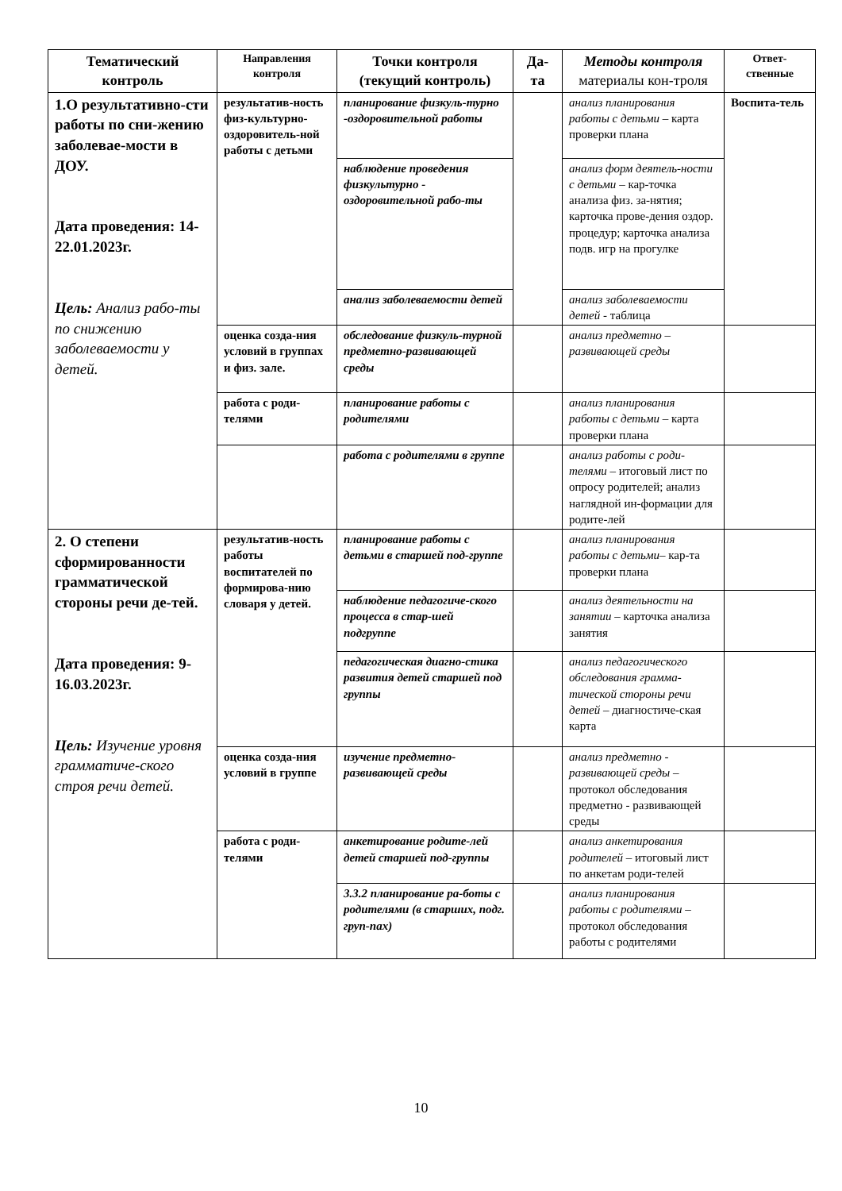| Тематический контроль | Направления контроля | Точки контроля (текущий контроль) | Да-та | Методы контроля материалы кон-троля | Ответ-ственные |
| --- | --- | --- | --- | --- | --- |
| 1.О результативно-сти работы по сни-жению заболевае-мости в ДОУ. Дата проведения: 14-22.01.2023г. Цель: Анализ рабо-ты по снижению заболеваемости у детей. | результатив-ность физ-культурно-оздоровитель-ной работы с детьми | планирование физкуль-турно -оздоровительной работы | | анализ планирования работы с детьми – карта проверки плана | Воспита-тель |
| | | наблюдение проведения физкультурно - оздоровительной рабо-ты | | анализ форм деятель-ности с детьми – кар-точка анализа физ. за-нятия; карточка прове-дения оздор. процедур; карточка анализа подв. игр на прогулке | |
| | | анализ заболеваемости детей | | анализ заболеваемости детей - таблица | |
| | оценка созда-ния условий в группах и физ. зале. | обследование физкуль-турной предметно-развивающей среды | | анализ предметно – развивающей среды | |
| | работа с роди-телями | планирование работы с родителями | | анализ планирования работы с детьми – карта проверки плана | |
| | | работа с родителями в группе | | анализ работы с роди-телями – итоговый лист по опросу родителей; анализ наглядной ин-формации для родите-лей | |
| 2. О степени сформированности грамматической стороны речи де-тей. Дата проведения: 9-16.03.2023г. Цель: Изучение уровня грамматиче-ского строя речи детей. | результатив-ность работы воспитателей по формирова-нию словаря у детей. | планирование работы с детьми в старшей под-группе | | анализ планирования работы с детьми – кар-та проверки плана | |
| | | наблюдение педагогиче-ского процесса в стар-шей подгруппе | | анализ деятельности на занятии – карточка анализа занятия | |
| | | педагогическая диагно-стика развития детей старшей под группы | | анализ педагогического обследования грамма-тической стороны речи детей – диагностиче-ская карта | |
| | оценка созда-ния условий в группе | изучение предметно-развивающей среды | | анализ предметно - развивающей среды – протокол обследования предметно - развивающей среды | |
| | работа с роди-телями | анкетирование родите-лей детей старшей под-группы | | анализ анкетирования родителей – итоговый лист по анкетам роди-телей | |
| | | 3.3.2 планирование ра-боты с родителями (в старших, подг. груп-пах) | | анализ планирования работы с родителями – протокол обследования работы с родителями | |
10